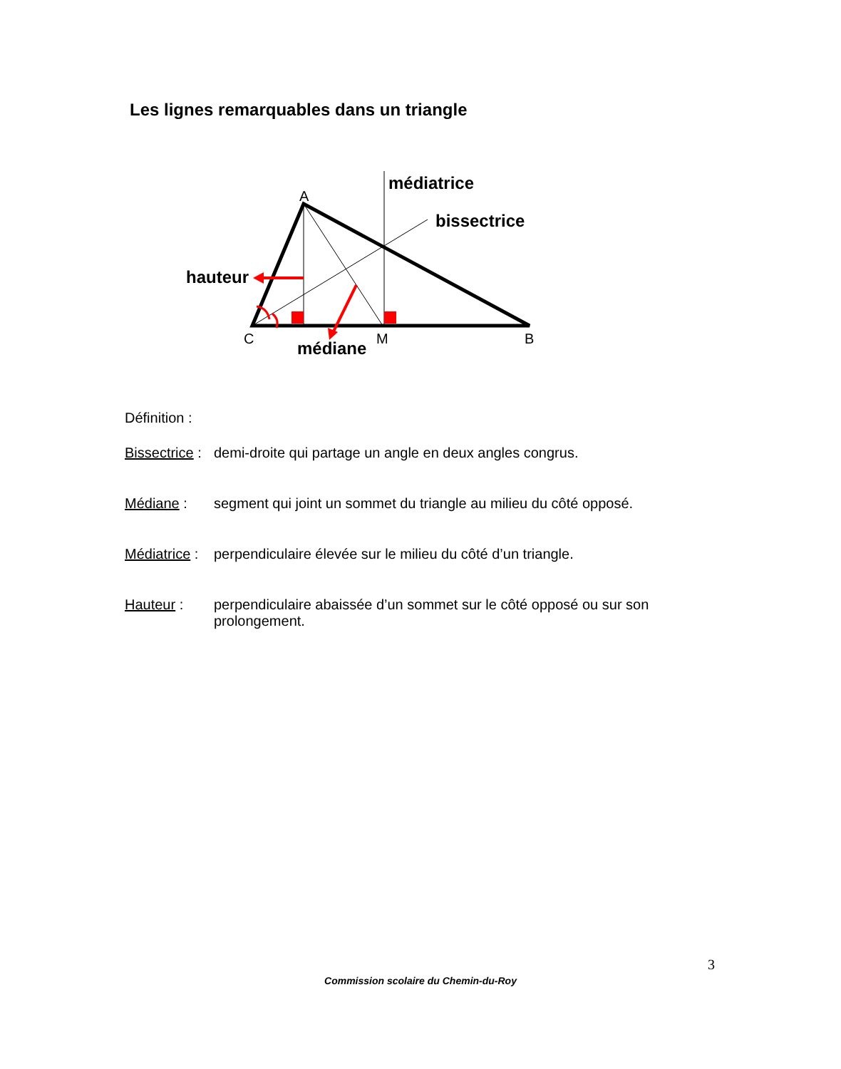Les lignes remarquables dans un triangle
A
C
M
B
médiatrice
bissectrice
hauteur
médiane
Définition :
Bissectrice : demi-droite qui partage un angle en deux angles congrus.
Médiane : segment qui joint un sommet du triangle au milieu du côté opposé.
Médiatrice : perpendiculaire élevée sur le milieu du côté d’un triangle.
Hauteur : perpendiculaire abaissée d’un sommet sur le côté opposé ou sur son prolongement.
3
Commission scolaire du Chemin-du-Roy